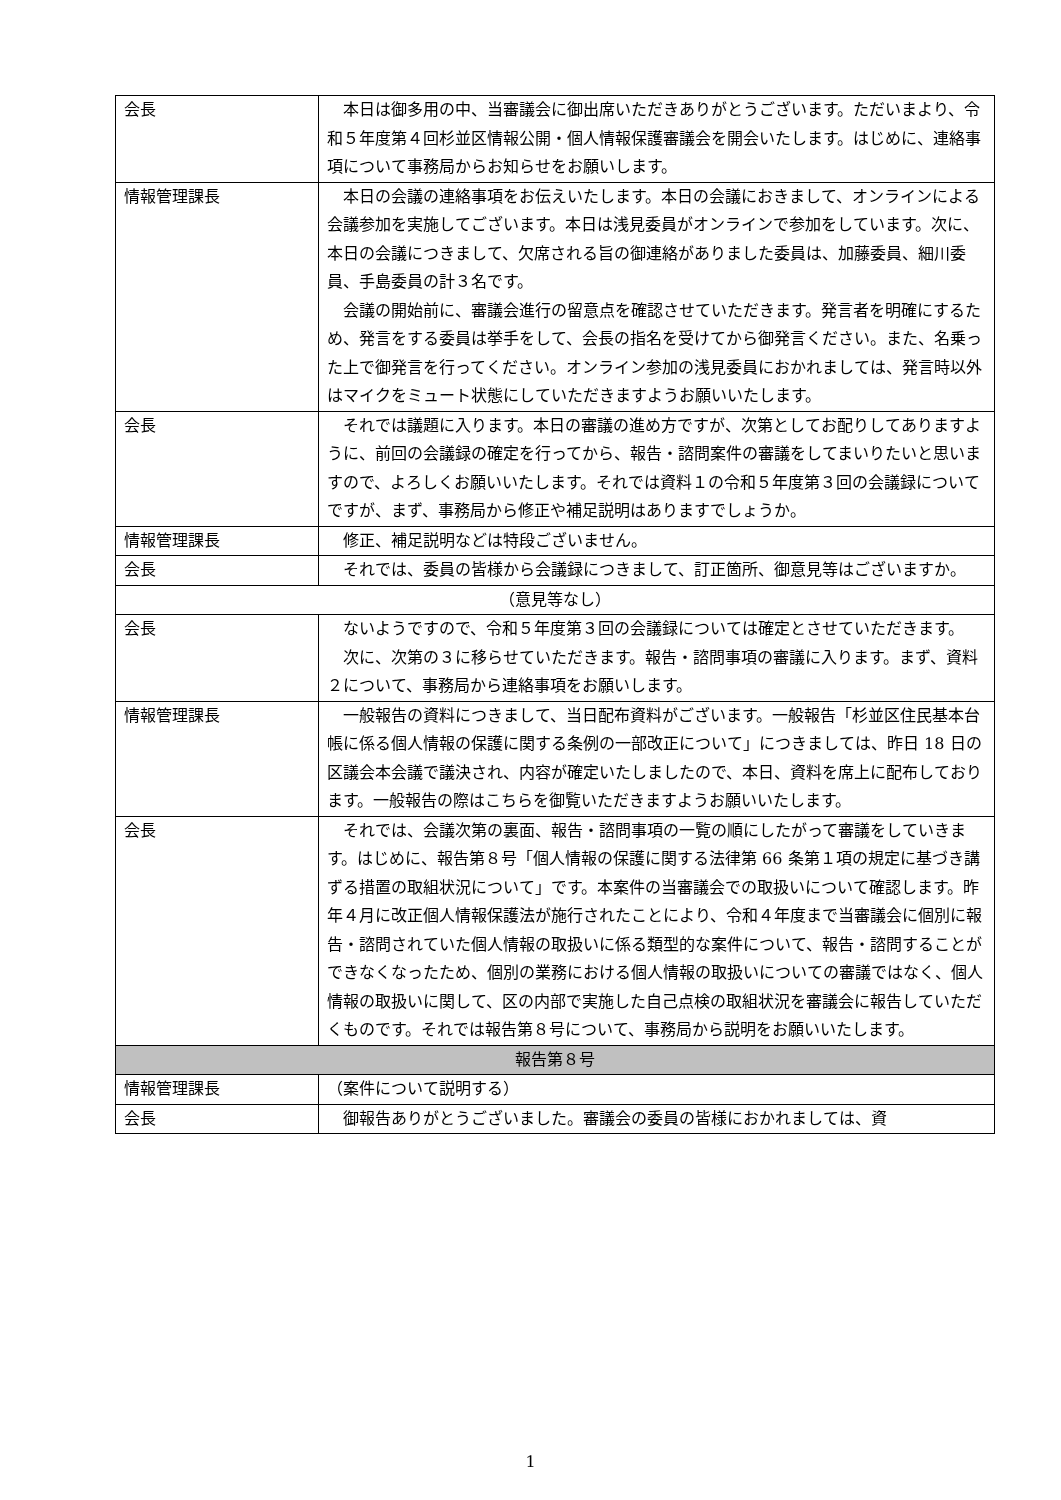| 会長 | 本日は御多用の中、当審議会に御出席いただきありがとうございます。ただいまより、令和５年度第４回杉並区情報公開・個人情報保護審議会を開会いたします。はじめに、連絡事項について事務局からお知らせをお願いします。 |
| 情報管理課長 | 本日の会議の連絡事項をお伝えいたします。本日の会議におきまして、オンラインによる会議参加を実施してございます。本日は浅見委員がオンラインで参加をしています。次に、本日の会議につきまして、欠席される旨の御連絡がありました委員は、加藤委員、細川委員、手島委員の計３名です。 会議の開始前に、審議会進行の留意点を確認させていただきます。発言者を明確にするため、発言をする委員は挙手をして、会長の指名を受けてから御発言ください。また、名乗った上で御発言を行ってください。オンライン参加の浅見委員におかれましては、発言時以外はマイクをミュート状態にしていただきますようお願いいたします。 |
| 会長 | それでは議題に入ります。本日の審議の進め方ですが、次第としてお配りしてありますように、前回の会議録の確定を行ってから、報告・諮問案件の審議をしてまいりたいと思いますので、よろしくお願いいたします。それでは資料１の令和５年度第３回の会議録についてですが、まず、事務局から修正や補足説明はありますでしょうか。 |
| 情報管理課長 | 修正、補足説明などは特段ございません。 |
| 会長 | それでは、委員の皆様から会議録につきまして、訂正箇所、御意見等はございますか。 |
| （意見等なし） | |
| 会長 | ないようですので、令和５年度第３回の会議録については確定とさせていただきます。 次に、次第の３に移らせていただきます。報告・諮問事項の審議に入ります。まず、資料２について、事務局から連絡事項をお願いします。 |
| 情報管理課長 | 一般報告の資料につきまして、当日配布資料がございます。一般報告「杉並区住民基本台帳に係る個人情報の保護に関する条例の一部改正について」につきましては、昨日 18 日の区議会本会議で議決され、内容が確定いたしましたので、本日、資料を席上に配布しております。一般報告の際はこちらを御覧いただきますようお願いいたします。 |
| 会長 | それでは、会議次第の裏面、報告・諮問事項の一覧の順にしたがって審議をしていきます。はじめに、報告第８号「個人情報の保護に関する法律第 66 条第１項の規定に基づき講ずる措置の取組状況について」です。本案件の当審議会での取扱いについて確認します。昨年４月に改正個人情報保護法が施行されたことにより、令和４年度まで当審議会に個別に報告・諮問されていた個人情報の取扱いに係る類型的な案件について、報告・諮問することができなくなったため、個別の業務における個人情報の取扱いについての審議ではなく、個人情報の取扱いに関して、区の内部で実施した自己点検の取組状況を審議会に報告していただくものです。それでは報告第８号について、事務局から説明をお願いいたします。 |
| 報告第８号 | |
| 情報管理課長 | （案件について説明する） |
| 会長 | 御報告ありがとうございました。審議会の委員の皆様におかれましては、資 |
1